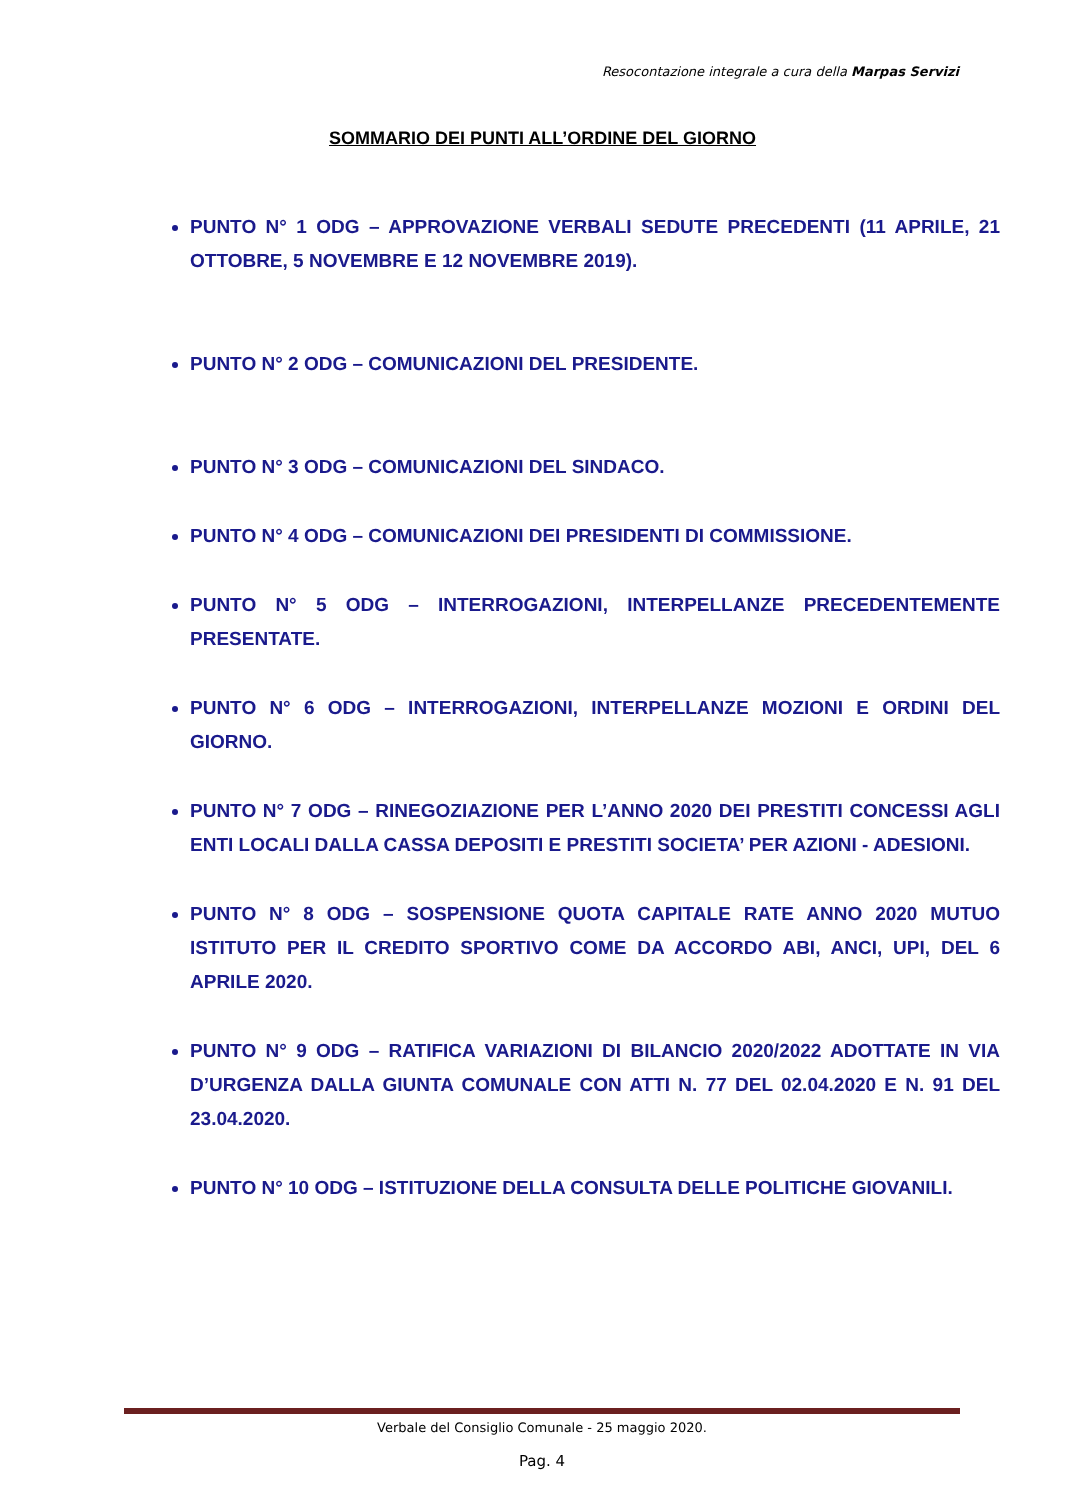Resocontazione integrale a cura della Marpas Servizi
SOMMARIO DEI PUNTI ALL’ORDINE DEL GIORNO
PUNTO N° 1 ODG – APPROVAZIONE VERBALI SEDUTE PRECEDENTI (11 APRILE, 21 OTTOBRE, 5 NOVEMBRE E 12 NOVEMBRE 2019).
PUNTO N° 2 ODG – COMUNICAZIONI DEL PRESIDENTE.
PUNTO N° 3 ODG – COMUNICAZIONI DEL SINDACO.
PUNTO N° 4 ODG – COMUNICAZIONI DEI PRESIDENTI DI COMMISSIONE.
PUNTO N° 5 ODG – INTERROGAZIONI, INTERPELLANZE PRECEDENTEMENTE PRESENTATE.
PUNTO N° 6 ODG – INTERROGAZIONI, INTERPELLANZE MOZIONI E ORDINI DEL GIORNO.
PUNTO N° 7 ODG – RINEGOZIAZIONE PER L’ANNO 2020 DEI PRESTITI CONCESSI AGLI ENTI LOCALI DALLA CASSA DEPOSITI E PRESTITI SOCIETA’ PER AZIONI - ADESIONI.
PUNTO N° 8 ODG – SOSPENSIONE QUOTA CAPITALE RATE ANNO 2020 MUTUO ISTITUTO PER IL CREDITO SPORTIVO COME DA ACCORDO ABI, ANCI, UPI, DEL 6 APRILE 2020.
PUNTO N° 9 ODG – RATIFICA VARIAZIONI DI BILANCIO 2020/2022 ADOTTATE IN VIA D’URGENZA DALLA GIUNTA COMUNALE CON ATTI N. 77 DEL 02.04.2020 E N. 91 DEL 23.04.2020.
PUNTO N° 10 ODG – ISTITUZIONE DELLA CONSULTA DELLE POLITICHE GIOVANILI.
Verbale del Consiglio Comunale - 25 maggio 2020.
Pag. 4